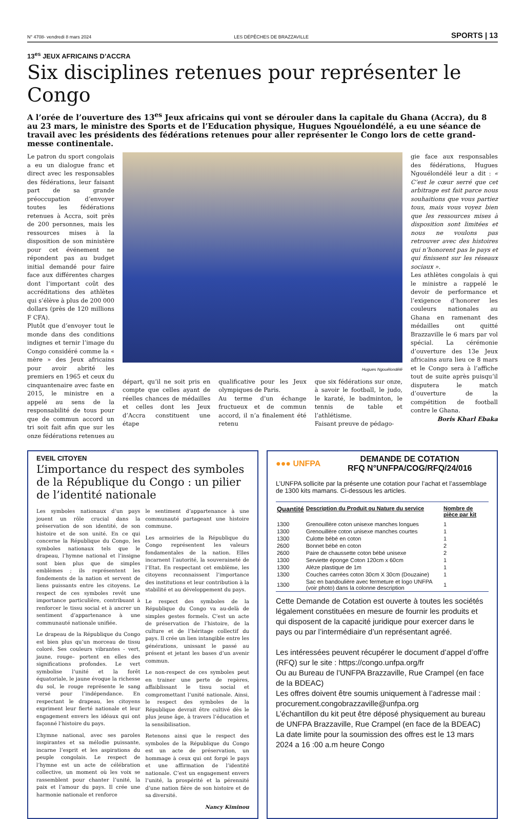N° 4708- vendredi 8 mars 2024 LES DÉPÊCHES DE BRAZZAVILLE SPORTS | 13
13<sup>es</sup> JEUX AFRICAINS D’ACCRA
Six disciplines retenues pour représenter le Congo
A l’orée de l’ouverture des 13<sup>es</sup> Jeux africains qui vont se dérouler dans la capitale du Ghana (Accra), du 8 au 23 mars, le ministre des Sports et de l’Education physique, Hugues Ngouélondélé, a eu une séance de travail avec les présidents des fédérations retenues pour aller représenter le Congo lors de cette grand-messe continentale.
Le patron du sport congolais a eu un dialogue franc et direct avec les responsables des fédérations, leur faisant part de sa grande préoccupation d’envoyer toutes les fédérations retenues à Accra, soit près de 200 personnes, mais les ressources mises à la disposition de son ministère pour cet événement ne répondent pas au budget initial demandé pour faire face aux différentes charges dont l’important coût des accréditations des athlètes qui s’élève à plus de 200 000 dollars (près de 120 millions F CFA).
Plutôt que d’envoyer tout le monde dans des conditions indignes et ternir l’image du Congo considéré comme la « mère » des Jeux africains pour avoir abrité les premiers en 1965 et ceux du cinquantenaire avec faste en 2015, le ministre en a appelé au sens de la responsabilité de tous pour que de commun accord un tri soit fait afin que sur les onze fédérations retenues au
Hugues Ngouélondélé
départ, qu’il ne soit pris en compte que celles ayant de réelles chances de médailles et celles dont les Jeux d’Accra constituent une étape
qualificative pour les Jeux olympiques de Paris.
Au terme d’un échange fructueux et de commun accord, il n’a finalement été retenu
que six fédérations sur onze, à savoir le football, le judo, le karaté, le badminton, le tennis de table et l’athlétisme.
Faisant preuve de pédago-
gie face aux responsables des fédérations, Hugues Ngouélondélé leur a dit : « C’est le cœur serré que cet arbitrage est fait parce nous souhaitions que vous partiez tous, mais vous voyez bien que les ressources mises à disposition sont limitées et nous ne voulons pas retrouver avec des histoires qui n’honorent pas le pays et qui finissent sur les réseaux sociaux ».
Les athlètes congolais à qui le ministre a rappelé le devoir de performance et l’exigence d’honorer les couleurs nationales au Ghana en ramenant des médailles ont quitté Brazzaville le 6 mars par vol spécial. La cérémonie d’ouverture des 13e Jeux africains aura lieu ce 8 mars et le Congo sera à l’affiche tout de suite après puisqu’il disputera le match d’ouverture de la compétition de football contre le Ghana.
Boris Kharl Ebaka
EVEIL CITOYEN
L’importance du respect des symboles de la République du Congo : un pilier de l’identité nationale
Les symboles nationaux d’un pays jouent un rôle crucial dans la préservation de son identité, de son histoire et de son unité. En ce qui concerne la République du Congo, les symboles nationaux tels que le drapeau, l’hymne national et l’insigne sont bien plus que de simples emblèmes ; ils représentent les fondements de la nation et servent de liens puissants entre les citoyens. Le respect de ces symboles revêt une importance particulière, contribuant à renforcer le tissu social et à ancrer un sentiment d’appartenance à une communauté nationale unifiée.
Le drapeau de la République du Congo est bien plus qu’un morceau de tissu coloré. Ses couleurs vibrantes - vert, jaune, rouge– portent en elles des significations profondes. Le vert symbolise l’unité et la forêt équatoriale, le jaune évoque la richesse du sol, le rouge représente le sang versé pour l’indépendance. En respectant le drapeau, les citoyens expriment leur fierté nationale et leur engagement envers les idéaux qui ont façonné l’histoire du pays.
L’hymne national, avec ses paroles inspirantes et sa mélodie puissante, incarne l’esprit et les aspirations du peuple congolais. Le respect de l’hymne est un acte de célébration collective, un moment où les voix se rassemblent pour chanter l’unité, la paix et l’amour du pays. Il crée une harmonie nationale et renforce
le sentiment d’appartenance à une communauté partageant une histoire commune.
Les armoiries de la République du Congo représentent les valeurs fondamentales de la nation. Elles incarnent l’autorité, la souveraineté de l’Etat. En respectant cet emblème, les citoyens reconnaissent l’importance des institutions et leur contribution à la stabilité et au développement du pays.
Le respect des symboles de la République du Congo va au-delà de simples gestes formels. C’est un acte de préservation de l’histoire, de la culture et de l’héritage collectif du pays. Il crée un lien intangible entre les générations, unissant le passé au présent et jetant les bases d’un avenir commun.
Le non-respect de ces symboles peut en trainer une perte de repères, affaiblissant le tissu social et compromettant l’unité nationale. Ainsi, le respect des symboles de la République devrait être cultivé dès le plus jeune âge, à travers l’éducation et la sensibilisation.
Retenons ainsi que le respect des symboles de la République du Congo est un acte de préservation, un hommage à ceux qui ont forgé le pays et une affirmation de l’identité nationale. C’est un engagement envers l’unité, la prospérité et la pérennité d’une nation fière de son histoire et de sa diversité.
Nancy Kiminou
●●● UNFPA
DEMANDE DE COTATION
RFQ N°UNFPA/COG/RFQ/24/016
L’UNFPA sollicite par la présente une cotation pour l’achat et l’assemblage de 1300 kits mamans. Ci-dessous les articles.
| Quantité | Description du Produit ou Nature du service | Nombre de pièce par kit |
| --- | --- | --- |
| 1300 | Grenouillère coton unisexe manches longues | 1 |
| 1300 | Grenouillère coton unisexe manches courtes | 1 |
| 1300 | Culotte bébé en coton | 1 |
| 2600 | Bonnet bébé en coton | 2 |
| 2600 | Paire de chaussette coton bébé unisexe | 2 |
| 1300 | Serviette éponge Coton 120cm x 60cm | 1 |
| 1300 | Alèze plastique de 1m | 1 |
| 1300 | Couches carrées coton 30cm X 30cm (Douzaine) | 1 |
| 1300 | Sac en bandoulière avec fermeture et logo UNFPA (voir photo) dans la colonne description | 1 |
Cette Demande de Cotation est ouverte à toutes les sociétés légalement constituées en mesure de fournir les produits et qui disposent de la capacité juridique pour exercer dans le pays ou par l’intermédiaire d’un représentant agréé.
Les intéressées peuvent récupérer le document d’appel d’offre (RFQ) sur le site : https://congo.unfpa.org/fr
Ou au Bureau de l’UNFPA Brazzaville, Rue Crampel (en face de la BDEAC)
Les offres doivent être soumis uniquement à l’adresse mail : procurement.congobrazzaville@unfpa.org
L’échantillon du kit peut être déposé physiquement au bureau de UNFPA Brazzaville, Rue Crampel (en face de la BDEAC)
La date limite pour la soumission des offres est le 13 mars 2024 a 16 :00 a.m heure Congo